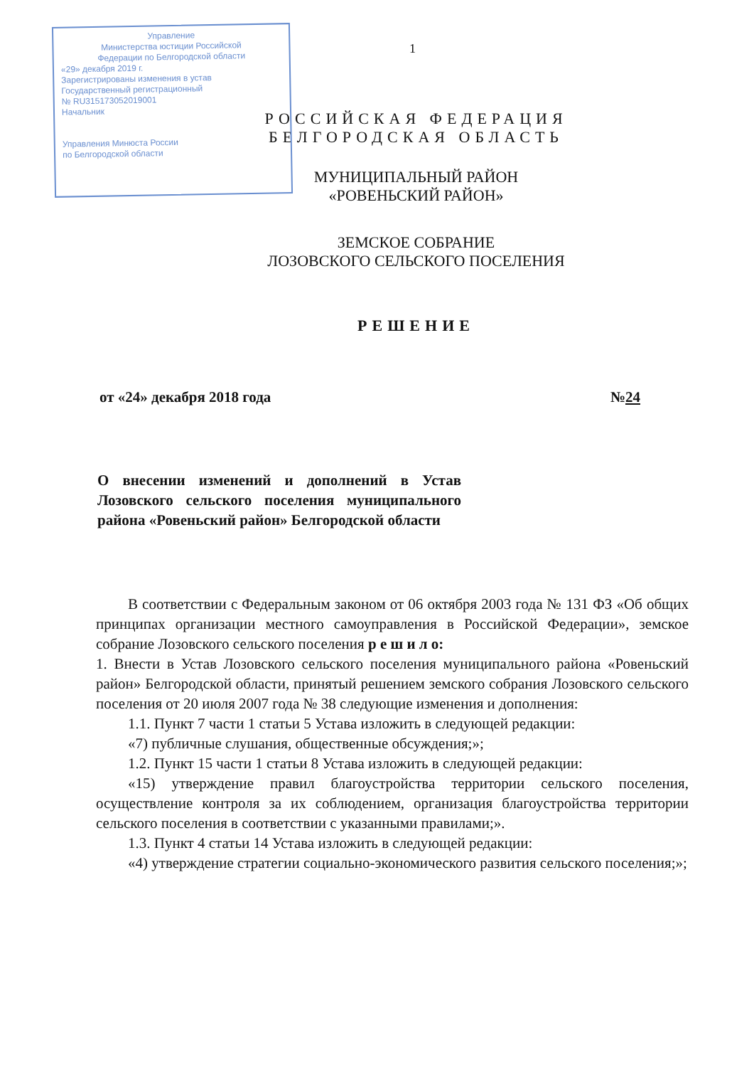Управление
Министерства юстиции Российской
Федерации по Белгородской области
«29» декабря 2019 г.
Зарегистрированы изменения в устав
Государственный регистрационный
№ RU315173052019001
Начальник
Управления Минюста России
по Белгородской области
1
РОССИЙСКАЯ ФЕДЕРАЦИЯ
БЕЛГОРОДСКАЯ ОБЛАСТЬ
МУНИЦИПАЛЬНЫЙ РАЙОН
«РОВЕНЬСКИЙ РАЙОН»
ЗЕМСКОЕ СОБРАНИЕ
ЛОЗОВСКОГО СЕЛЬСКОГО ПОСЕЛЕНИЯ
РЕШЕНИЕ
от «24» декабря 2018 года №24
О внесении изменений и дополнений в Устав Лозовского сельского поселения муниципального района «Ровеньский район» Белгородской области
В соответствии с Федеральным законом от 06 октября 2003 года № 131 ФЗ «Об общих принципах организации местного самоуправления в Российской Федерации», земское собрание Лозовского сельского поселения р е ш и л о:
1. Внести в Устав Лозовского сельского поселения муниципального района «Ровеньский район» Белгородской области, принятый решением земского собрания Лозовского сельского поселения от 20 июля 2007 года № 38 следующие изменения и дополнения:
1.1. Пункт 7 части 1 статьи 5 Устава изложить в следующей редакции:
«7) публичные слушания, общественные обсуждения;»;
1.2. Пункт 15 части 1 статьи 8 Устава изложить в следующей редакции:
«15) утверждение правил благоустройства территории сельского поселения, осуществление контроля за их соблюдением, организация благоустройства территории сельского поселения в соответствии с указанными правилами;».
1.3. Пункт 4 статьи 14 Устава изложить в следующей редакции:
«4) утверждение стратегии социально-экономического развития сельского поселения;»;